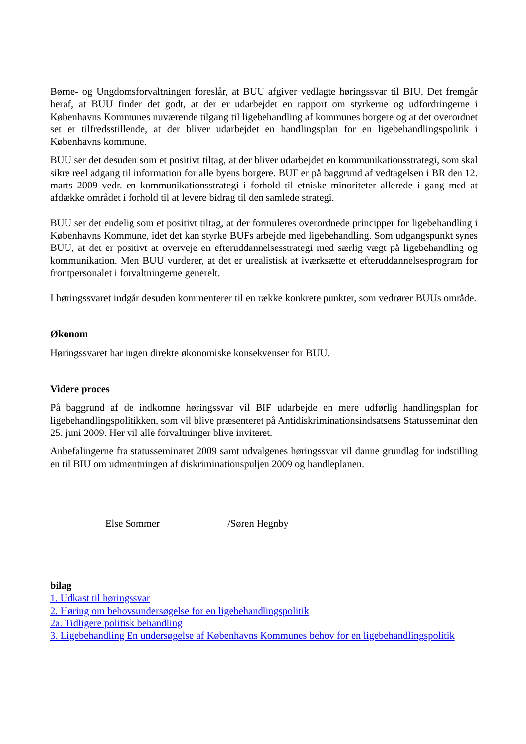Børne- og Ungdomsforvaltningen foreslår, at BUU afgiver vedlagte høringssvar til BIU. Det fremgår heraf, at BUU finder det godt, at der er udarbejdet en rapport om styrkerne og udfordringerne i Københavns Kommunes nuværende tilgang til ligebehandling af kommunes borgere og at det overordnet set er tilfredsstillende, at der bliver udarbejdet en handlingsplan for en ligebehandlingspolitik i Københavns kommune.
BUU ser det desuden som et positivt tiltag, at der bliver udarbejdet en kommunikationsstrategi, som skal sikre reel adgang til information for alle byens borgere. BUF er på baggrund af vedtagelsen i BR den 12. marts 2009 vedr. en kommunikationsstrategi i forhold til etniske minoriteter allerede i gang med at afdække området i forhold til at levere bidrag til den samlede strategi.
BUU ser det endelig som et positivt tiltag, at der formuleres overordnede principper for ligebehandling i Københavns Kommune, idet det kan styrke BUFs arbejde med ligebehandling. Som udgangspunkt synes BUU, at det er positivt at overveje en efteruddannelsesstrategi med særlig vægt på ligebehandling og kommunikation. Men BUU vurderer, at det er urealistisk at iværksætte et efteruddannelsesprogram for frontpersonalet i forvaltningerne generelt.
I høringssvaret indgår desuden kommenterer til en række konkrete punkter, som vedrører BUUs område.
Økonom
Høringssvaret har ingen direkte økonomiske konsekvenser for BUU.
Videre proces
På baggrund af de indkomne høringssvar vil BIF udarbejde en mere udførlig handlingsplan for ligebehandlingspolitikken, som vil blive præsenteret på Antidiskriminationsindsatsens Statusseminar den 25. juni 2009. Her vil alle forvaltninger blive inviteret.
Anbefalingerne fra statusseminaret 2009 samt udvalgenes høringssvar vil danne grundlag for indstilling en til BIU om udmøntningen af diskriminationspuljen 2009 og handleplanen.
Else Sommer /Søren Hegnby
bilag
1. Udkast til høringssvar
2. Høring om behovsundersøgelse for en ligebehandlingspolitik
2a. Tidligere politisk behandling
3. Ligebehandling En undersøgelse af Københavns Kommunes behov for en ligebehandlingspolitik